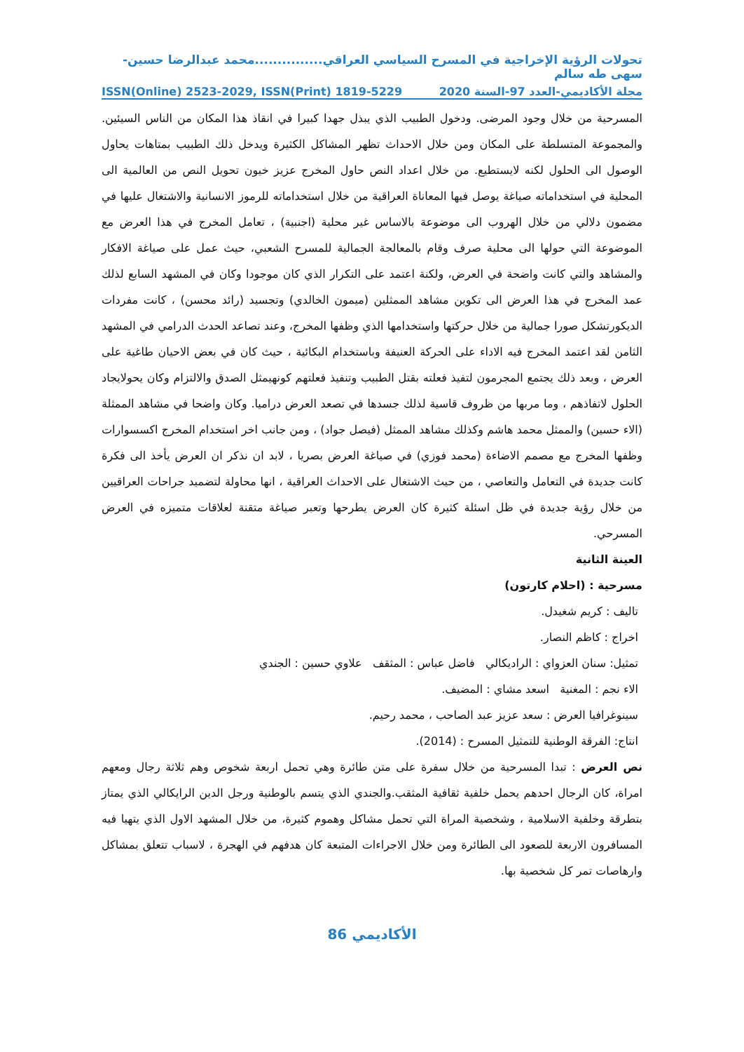تحولات الرؤية الإخراجية في المسرح السياسي العراقي...............محمد عبدالرضا حسين-سهى طه سالم
مجلة الأكاديمي-العدد 97-السنة 2020 ISSN(Online) 2523-2029, ISSN(Print) 1819-5229
المسرحية من خلال وجود المرضى. ودخول الطبيب الذي يبذل جهدا كبيرا في انقاذ هذا المكان من الناس السيئين. والمجموعة المتسلطة على المكان ومن خلال الاحداث تظهر المشاكل الكثيرة ويدخل ذلك الطبيب بمتاهات يحاول الوصول الى الحلول لكنه لايستطيع. من خلال اعداد النص حاول المخرج عزيز خيون تحويل النص من العالمية الى المحلية في استخداماته صياغة يوصل فيها المعاناة العراقية من خلال استخداماته للرموز الانسانية والاشتغال عليها في مضمون دلالي من خلال الهروب الى موضوعة بالاساس غير محلية (اجنبية) ، تعامل المخرج في هذا العرض مع الموضوعة التي حولها الى محلية صرف وقام بالمعالجة الجمالية للمسرح الشعبي، حيث عمل على صياغة الافكار والمشاهد والتي كانت واضحة في العرض، ولكنة اعتمد على التكرار الذي كان موجودا وكان في المشهد السابع لذلك عمد المخرج في هذا العرض الى تكوين مشاهد الممثلين (ميمون الخالدي) وتجسيد (رائد محسن) ، كانت مفردات الديكورتشكل صورا جمالية من خلال حركتها واستخدامها الذي وظفها المخرج، وعند تصاعد الحدث الدرامي في المشهد الثامن لقد اعتمد المخرج فيه الاداء على الحركة العنيفة وباستخدام البكائية ، حيث كان في بعض الاحيان طاغية على العرض ، وبعد ذلك يجتمع المجرمون لتفيذ فعلته بقتل الطبيب وتنفيذ فعلتهم كونهيمثل الصدق والالتزام وكان يحولايجاد الحلول لاتفاذهم ، وما مربها من ظروف قاسية لذلك جسدها في تصعد العرض دراميا. وكان واضحا في مشاهد الممثلة (الاء حسين) والممثل محمد هاشم وكذلك مشاهد الممثل (فيصل جواد) ، ومن جانب اخر استخدام المخرج اكسسوارات وظفها المخرج مع مصمم الاضاءة (محمد فوزي) في صياغة العرض بصريا ، لابد ان نذكر ان العرض يأخذ الى فكرة كانت جديدة في التعامل والتعاصي ، من حيث الاشتغال على الاحداث العراقية ، انها محاولة لتضميد جراحات العراقيين من خلال رؤية جديدة في ظل اسئلة كثيرة كان العرض يطرحها وتعبر صياغة متقنة لعلاقات متميزه في العرض المسرحي.
العينة الثانية
مسرحية : (احلام كارتون)
تاليف : كريم شغيدل.
اخراج : كاظم النصار.
تمثيل: سنان العزواي : الراديكالي فاضل عباس : المثقف علاوي حسين : الجندي
الاء نجم : المغنية اسعد مشاي : المضيف.
سينوغرافيا العرض : سعد عزيز عبد الصاحب ، محمد رحيم.
انتاج: الفرقة الوطنية للتمثيل المسرح : (2014).
نص العرض : تبدا المسرحية من خلال سفرة على متن طائرة وهي تحمل اربعة شخوص وهم ثلاثة رجال ومعهم امراة، كان الرجال احدهم يحمل خلفية ثقافية المثقب.والجندي الذي يتسم بالوطنية ورجل الدين الرايكالي الذي يمتاز بتطرقة وخلفية الاسلامية ، وشخصية المراة التي تحمل مشاكل وهموم كثيرة، من خلال المشهد الاول الذي يتهيا فيه المسافرون الاربعة للصعود الى الطائرة ومن خلال الاجراءات المتبعة كان هدفهم في الهجرة ، لاسباب تتعلق بمشاكل وارهاصات تمر كل شخصية بها.
الأكاديمي 86